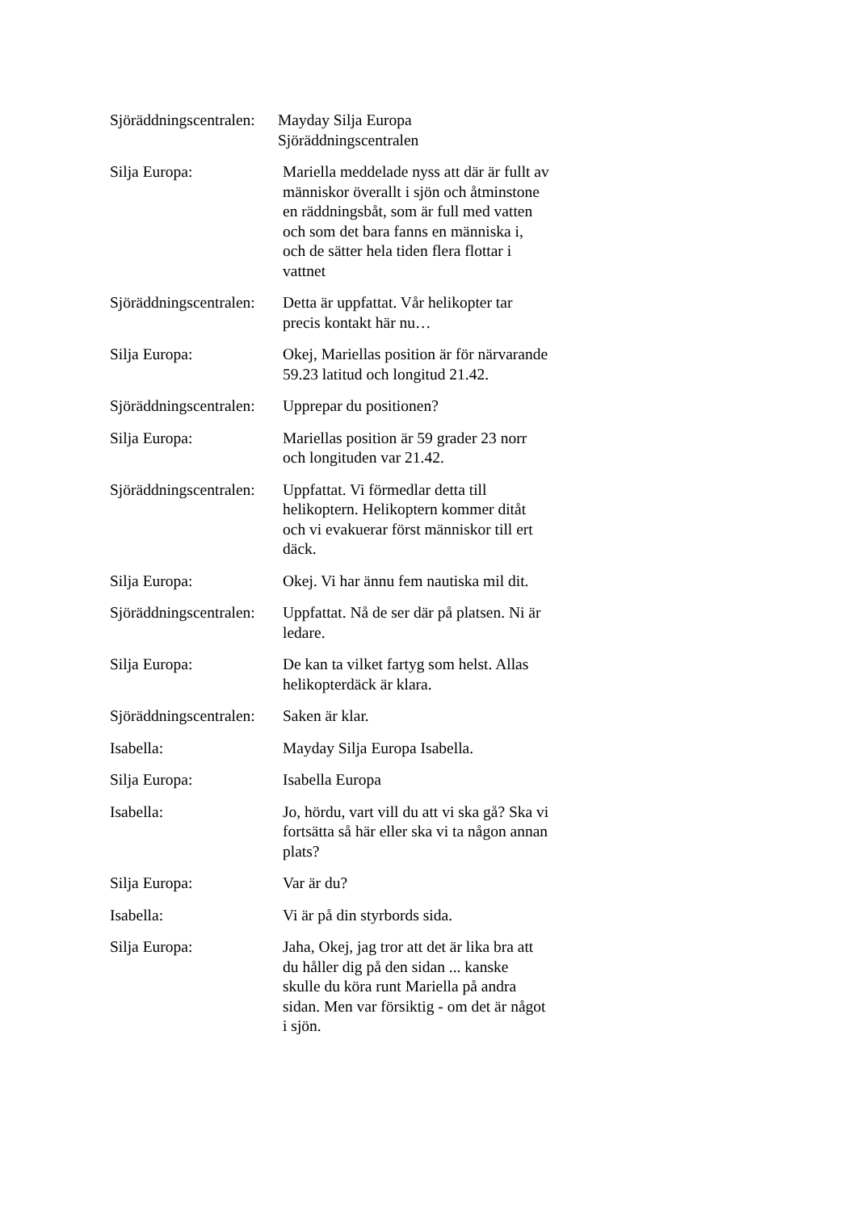Sjöräddningscentralen:
Mayday Silja Europa
Sjöräddningscentralen
Silja Europa: Mariella meddelade nyss att där är fullt av människor överallt i sjön och åtminstone en räddningsbåt, som är full med vatten och som det bara fanns en människa i, och de sätter hela tiden flera flottar i vattnet
Sjöräddningscentralen:
Detta är uppfattat. Vår helikopter tar precis kontakt här nu…
Silja Europa: Okej, Mariellas position är för närvarande 59.23 latitud och longitud 21.42.
Sjöräddningscentralen:
Upprepar du positionen?
Silja Europa: Mariellas position är 59 grader 23 norr och longituden var 21.42.
Sjöräddningscentralen:
Uppfattat. Vi förmedlar detta till helikoptern. Helikoptern kommer ditåt och vi evakuerar först människor till ert däck.
Silja Europa: Okej. Vi har ännu fem nautiska mil dit.
Sjöräddningscentralen:
Uppfattat. Nå de ser där på platsen. Ni är ledare.
Silja Europa: De kan ta vilket fartyg som helst. Allas helikopterdäck är klara.
Sjöräddningscentralen:
Saken är klar.
Isabella: Mayday Silja Europa Isabella.
Silja Europa: Isabella Europa
Isabella: Jo, hördu, vart vill du att vi ska gå? Ska vi fortsätta så här eller ska vi ta någon annan plats?
Silja Europa: Var är du?
Isabella: Vi är på din styrbords sida.
Silja Europa: Jaha, Okej, jag tror att det är lika bra att du håller dig på den sidan ... kanske skulle du köra runt Mariella på andra sidan. Men var försiktig - om det är något i sjön.